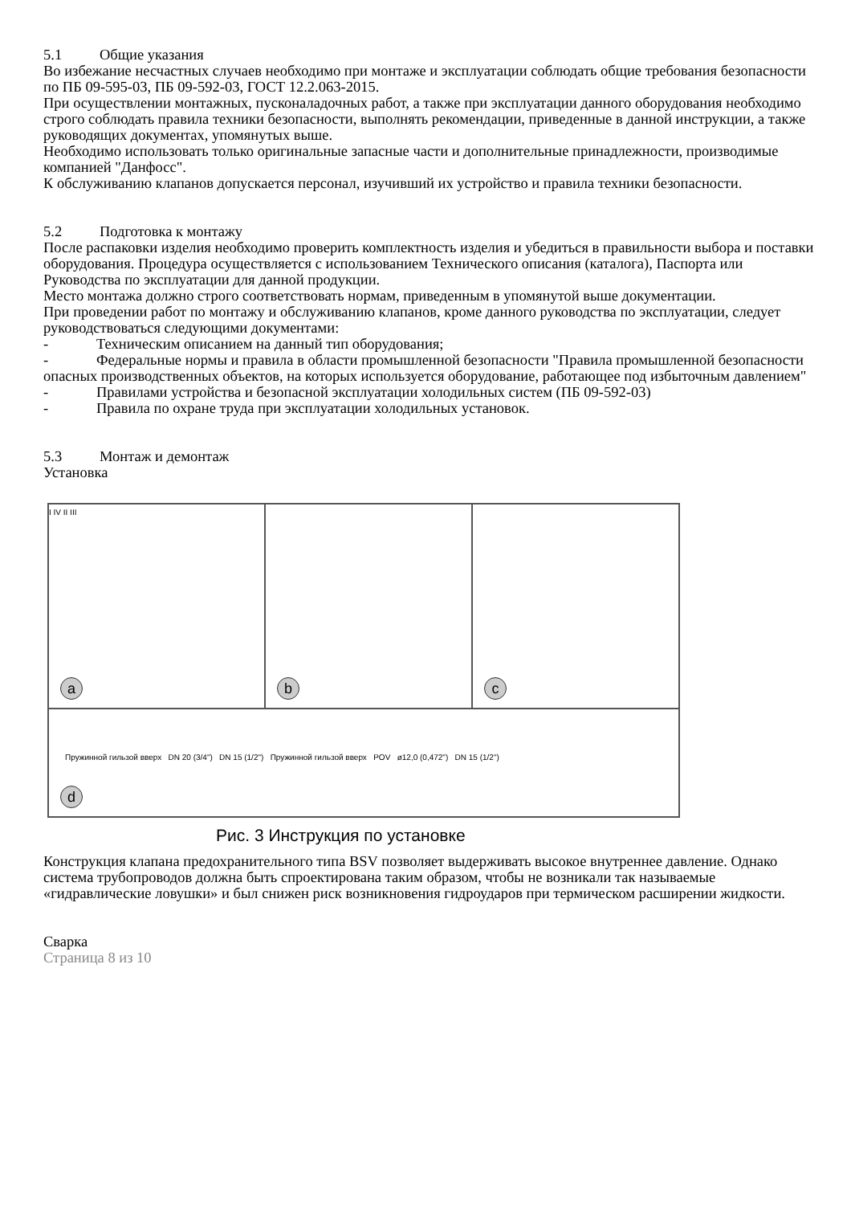5.1 Общие указания
Во избежание несчастных случаев необходимо при монтаже и эксплуатации соблюдать общие требования безопасности по ПБ 09-595-03, ПБ 09-592-03, ГОСТ 12.2.063-2015.
При осуществлении монтажных, пусконаладочных работ, а также при эксплуатации данного оборудования необходимо строго соблюдать правила техники безопасности, выполнять рекомендации, приведенные в данной инструкции, а также руководящих документах, упомянутых выше.
Необходимо использовать только оригинальные запасные части и дополнительные принадлежности, производимые компанией "Данфосс".
К обслуживанию клапанов допускается персонал, изучивший их устройство и правила техники безопасности.
5.2 Подготовка к монтажу
После распаковки изделия необходимо проверить комплектность изделия и убедиться в правильности выбора и поставки оборудования. Процедура осуществляется с использованием Технического описания (каталога), Паспорта или Руководства по эксплуатации для данной продукции.
Место монтажа должно строго соответствовать нормам, приведенным в упомянутой выше документации.
При проведении работ по монтажу и обслуживанию клапанов, кроме данного руководства по эксплуатации, следует руководствоваться следующими документами:
- Техническим описанием на данный тип оборудования;
- Федеральные нормы и правила в области промышленной безопасности "Правила промышленной безопасности опасных производственных объектов, на которых используется оборудование, работающее под избыточным давлением"
- Правилами устройства и безопасной эксплуатации холодильных систем (ПБ 09-592-03)
- Правила по охране труда при эксплуатации холодильных установок.
5.3 Монтаж и демонтаж
Установка
I IV II III
a
b
c
Пружинной гильзой вверх DN 20 (3/4") DN 15 (1/2") Пружинной гильзой вверх POV ø12,0 (0,472") DN 15 (1/2")
d
Рис. 3 Инструкция по установке
Конструкция клапана предохранительного типа BSV позволяет выдерживать высокое внутреннее давление. Однако система трубопроводов должна быть спроектирована таким образом, чтобы не возникали так называемые «гидравлические ловушки» и был снижен риск возникновения гидроударов при термическом расширении жидкости.
Сварка
Страница 8 из 10